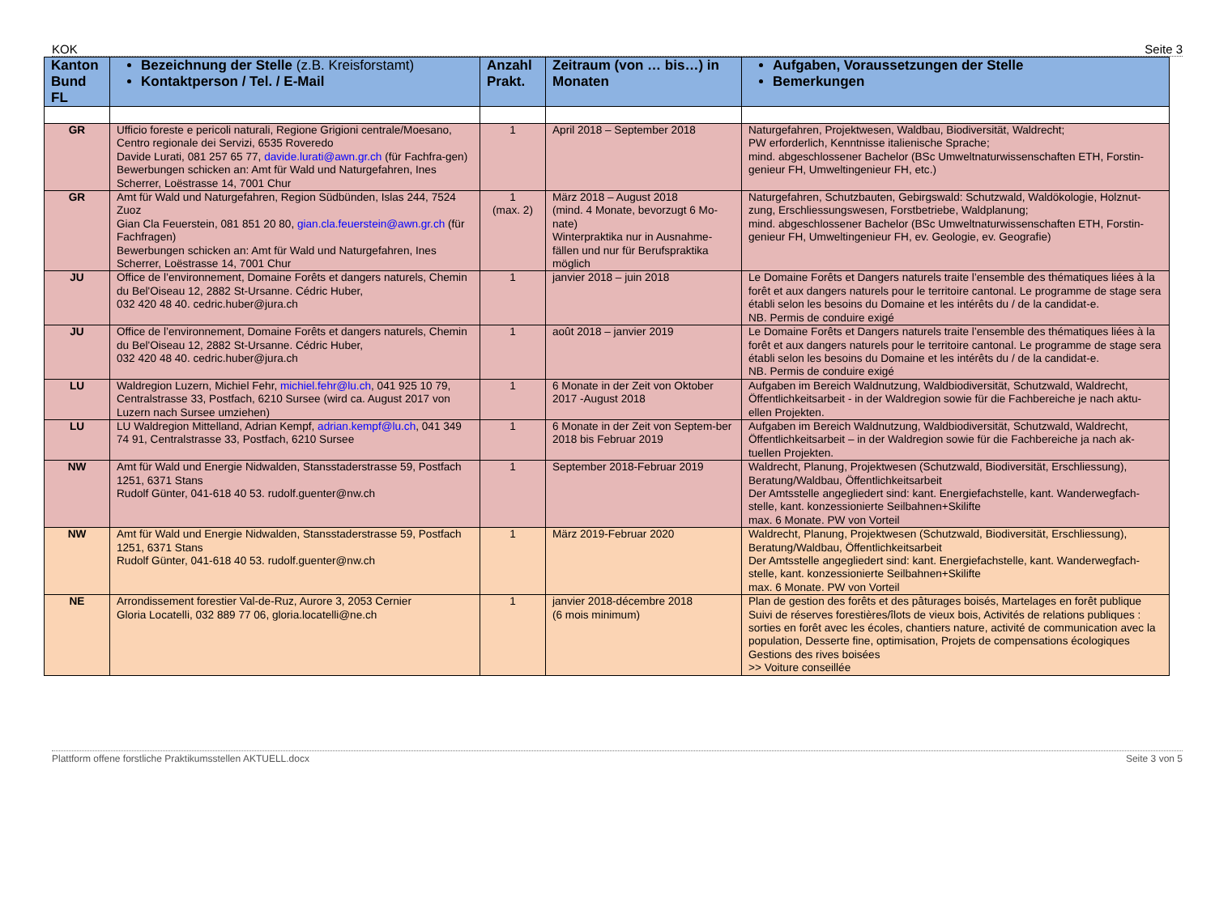KOK Seite 3
| Kanton Bund FL | Bezeichnung der Stelle (z.B. Kreisforstamt) Kontaktperson / Tel. / E-Mail | Anzahl Prakt. | Zeitraum (von … bis…) in Monaten | Aufgaben, Voraussetzungen der Stelle Bemerkungen |
| --- | --- | --- | --- | --- |
| GR | Ufficio foreste e pericoli naturali, Regione Grigioni centrale/Moesano, Centro regionale dei Servizi, 6535 Roveredo Davide Lurati, 081 257 65 77, davide.lurati@awn.gr.ch (für Fachfra-gen) Bewerbungen schicken an: Amt für Wald und Naturgefahren, Ines Scherrer, Loëstrasse 14, 7001 Chur | 1 | April 2018 – September 2018 | Naturgefahren, Projektwesen, Waldbau, Biodiversität, Waldrecht; PW erforderlich, Kenntnisse italienische Sprache; mind. abgeschlossener Bachelor (BSc Umweltnaturwissenschaften ETH, Forstin-genieur FH, Umweltingenieur FH, etc.) |
| GR | Amt für Wald und Naturgefahren, Region Südbünden, Islas 244, 7524 Zuoz Gian Cla Feuerstein, 081 851 20 80, gian.cla.feuerstein@awn.gr.ch (für Fachfragen) Bewerbungen schicken an: Amt für Wald und Naturgefahren, Ines Scherrer, Loëstrasse 14, 7001 Chur | 1 (max. 2) | März 2018 – August 2018 (mind. 4 Monate, bevorzugt 6 Mo-nate) Winterpraktika nur in Ausnahme-fällen und nur für Berufspraktika möglich | Naturgefahren, Schutzbauten, Gebirgswald: Schutzwald, Waldökologie, Holznut-zung, Erschliessungswesen, Forstbetriebe, Waldplanung; mind. abgeschlossener Bachelor (BSc Umweltnaturwissenschaften ETH, Forstin-genieur FH, Umweltingenieur FH, ev. Geologie, ev. Geografie) |
| JU | Office de l’environnement, Domaine Forêts et dangers naturels, Chemin du Bel'Oiseau 12, 2882 St-Ursanne. Cédric Huber, 032 420 48 40. cedric.huber@jura.ch | 1 | janvier 2018 – juin 2018 | Le Domaine Forêts et Dangers naturels traite l’ensemble des thématiques liées à la forêt et aux dangers naturels pour le territoire cantonal. Le programme de stage sera établi selon les besoins du Domaine et les intérêts du / de la candidat-e. NB. Permis de conduire exigé |
| JU | Office de l’environnement, Domaine Forêts et dangers naturels, Chemin du Bel'Oiseau 12, 2882 St-Ursanne. Cédric Huber, 032 420 48 40. cedric.huber@jura.ch | 1 | août 2018 – janvier 2019 | Le Domaine Forêts et Dangers naturels traite l’ensemble des thématiques liées à la forêt et aux dangers naturels pour le territoire cantonal. Le programme de stage sera établi selon les besoins du Domaine et les intérêts du / de la candidat-e. NB. Permis de conduire exigé |
| LU | Waldregion Luzern, Michiel Fehr, michiel.fehr@lu.ch , 041 925 10 79, Centralstrasse 33, Postfach, 6210 Sursee (wird ca. August 2017 von Luzern nach Sursee umziehen) | 1 | 6 Monate in der Zeit von Oktober 2017 -August 2018 | Aufgaben im Bereich Waldnutzung, Waldbiodiversität, Schutzwald, Waldrecht, Öffentlichkeitsarbeit - in der Waldregion sowie für die Fachbereiche je nach aktu-ellen Projekten. |
| LU | LU Waldregion Mittelland, Adrian Kempf, adrian.kempf@lu.ch , 041 349 74 91, Centralstrasse 33, Postfach, 6210 Sursee | 1 | 6 Monate in der Zeit von Septem-ber 2018 bis Februar 2019 | Aufgaben im Bereich Waldnutzung, Waldbiodiversität, Schutzwald, Waldrecht, Öffentlichkeitsarbeit – in der Waldregion sowie für die Fachbereiche ja nach ak-tuellen Projekten. |
| NW | Amt für Wald und Energie Nidwalden, Stansstaderstrasse 59, Postfach 1251, 6371 Stans Rudolf Günter, 041-618 40 53. rudolf.guenter@nw.ch | 1 | September 2018-Februar 2019 | Waldrecht, Planung, Projektwesen (Schutzwald, Biodiversität, Erschliessung), Beratung/Waldbau, Öffentlichkeitsarbeit Der Amtsstelle angegliedert sind: kant. Energiefachstelle, kant. Wanderwegfach-stelle, kant. konzessionierte Seilbahnen+Skilifte max. 6 Monate. PW von Vorteil |
| NW | Amt für Wald und Energie Nidwalden, Stansstaderstrasse 59, Postfach 1251, 6371 Stans Rudolf Günter, 041-618 40 53. rudolf.guenter@nw.ch | 1 | März 2019-Februar 2020 | Waldrecht, Planung, Projektwesen (Schutzwald, Biodiversität, Erschliessung), Beratung/Waldbau, Öffentlichkeitsarbeit Der Amtsstelle angegliedert sind: kant. Energiefachstelle, kant. Wanderwegfach-stelle, kant. konzessionierte Seilbahnen+Skilifte max. 6 Monate. PW von Vorteil |
| NE | Arrondissement forestier Val-de-Ruz, Aurore 3, 2053 Cernier Gloria Locatelli, 032 889 77 06, gloria.locatelli@ne.ch | 1 | janvier 2018-décembre 2018 (6 mois minimum) | Plan de gestion des forêts et des pâturages boisés, Martelages en forêt publique Suivi de réserves forestières/îlots de vieux bois, Activités de relations publiques : sorties en forêt avec les écoles, chantiers nature, activité de communication avec la population, Desserte fine, optimisation, Projets de compensations écologiques Gestions des rives boisées >> Voiture conseillée |
Plattform offene forstliche Praktikumsstellen AKTUELL.docx Seite 3 von 5